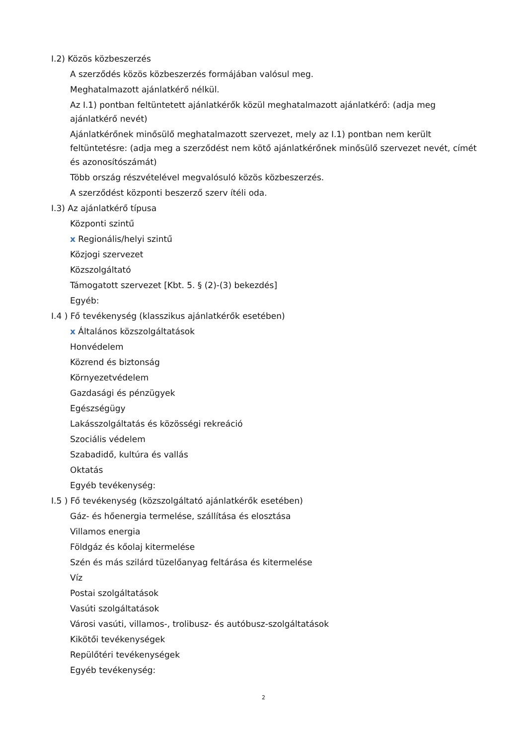I.2) Közös közbeszerzés
A szerződés közös közbeszerzés formájában valósul meg.
Meghatalmazott ajánlatkérő nélkül.
Az I.1) pontban feltüntetett ajánlatkérők közül meghatalmazott ajánlatkérő: (adja meg ajánlatkérő nevét)
Ajánlatkérőnek minősülő meghatalmazott szervezet, mely az I.1) pontban nem került feltüntetésre: (adja meg a szerződést nem kötő ajánlatkérőnek minősülő szervezet nevét, címét és azonosítószámát)
Több ország részvételével megvalósuló közös közbeszerzés.
A szerződést központi beszerző szerv ítéli oda.
I.3) Az ajánlatkérő típusa
Központi szintű
x Regionális/helyi szintű
Közjogi szervezet
Közszolgáltató
Támogatott szervezet [Kbt. 5. § (2)-(3) bekezdés]
Egyéb:
I.4 ) Fő tevékenység (klasszikus ajánlatkérők esetében)
x Általános közszolgáltatások
Honvédelem
Közrend és biztonság
Környezetvédelem
Gazdasági és pénzügyek
Egészségügy
Lakásszolgáltatás és közösségi rekreáció
Szociális védelem
Szabadidő, kultúra és vallás
Oktatás
Egyéb tevékenység:
I.5 ) Fő tevékenység (közszolgáltató ajánlatkérők esetében)
Gáz- és hőenergia termelése, szállítása és elosztása
Villamos energia
Földgáz és kőolaj kitermelése
Szén és más szilárd tüzelőanyag feltárása és kitermelése
Víz
Postai szolgáltatások
Vasúti szolgáltatások
Városi vasúti, villamos-, trolibusz- és autóbusz-szolgáltatások
Kikötői tevékenységek
Repülőtéri tevékenységek
Egyéb tevékenység:
2